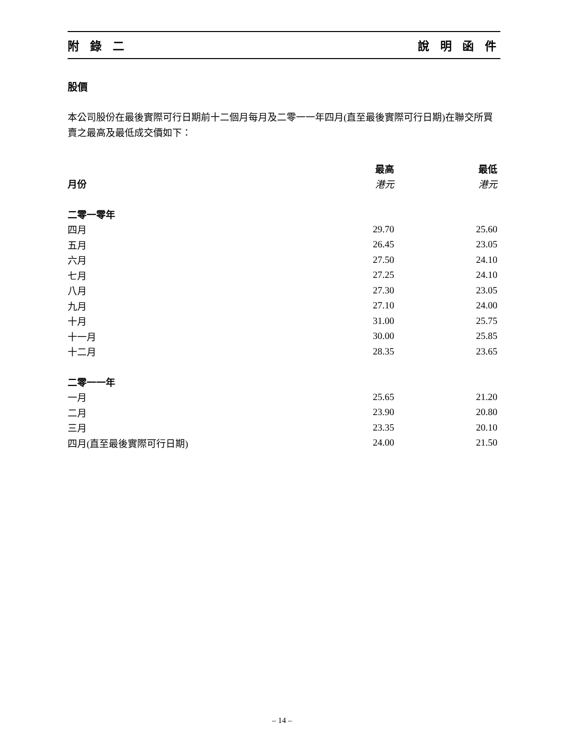附 錄 二 說 明 函 件
股價
本公司股份在最後實際可行日期前十二個月每月及二零一一年四月(直至最後實際可行日期)在聯交所買賣之最高及最低成交價如下：
| | 最高 | 最低 |
| --- | --- | --- |
| 月份 | 港元 | 港元 |
| 二零一零年 | | |
| 四月 | 29.70 | 25.60 |
| 五月 | 26.45 | 23.05 |
| 六月 | 27.50 | 24.10 |
| 七月 | 27.25 | 24.10 |
| 八月 | 27.30 | 23.05 |
| 九月 | 27.10 | 24.00 |
| 十月 | 31.00 | 25.75 |
| 十一月 | 30.00 | 25.85 |
| 十二月 | 28.35 | 23.65 |
| 二零一一年 | | |
| 一月 | 25.65 | 21.20 |
| 二月 | 23.90 | 20.80 |
| 三月 | 23.35 | 20.10 |
| 四月(直至最後實際可行日期) | 24.00 | 21.50 |
– 14 –